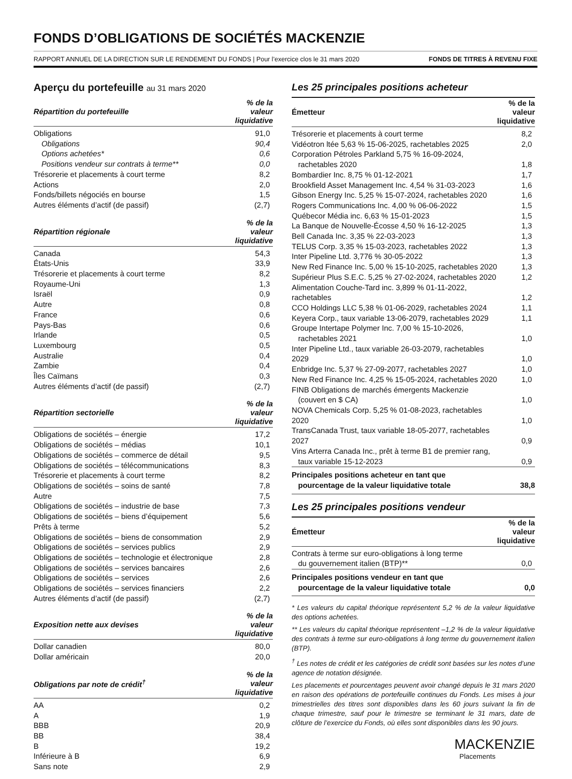FONDS D’OBLIGATIONS DE SOCIÉTÉS MACKENZIE
RAPPORT ANNUEL DE LA DIRECTION SUR LE RENDEMENT DU FONDS | Pour l’exercice clos le 31 mars 2020 FONDS DE TITRES À REVENU FIXE
Aperçu du portefeuille au 31 mars 2020
| Répartition du portefeuille | % de la valeur liquidative |
| --- | --- |
| Obligations | 91,0 |
| Obligations | 90,4 |
| Options achetées* | 0,6 |
| Positions vendeur sur contrats à terme** | 0,0 |
| Trésorerie et placements à court terme | 8,2 |
| Actions | 2,0 |
| Fonds/billets négociés en bourse | 1,5 |
| Autres éléments d’actif (de passif) | (2,7) |
| Répartition régionale | % de la valeur liquidative |
| --- | --- |
| Canada | 54,3 |
| États-Unis | 33,9 |
| Trésorerie et placements à court terme | 8,2 |
| Royaume-Uni | 1,3 |
| Israël | 0,9 |
| Autre | 0,8 |
| France | 0,6 |
| Pays-Bas | 0,6 |
| Irlande | 0,5 |
| Luxembourg | 0,5 |
| Australie | 0,4 |
| Zambie | 0,4 |
| Îles Caïmans | 0,3 |
| Autres éléments d’actif (de passif) | (2,7) |
| Répartition sectorielle | % de la valeur liquidative |
| --- | --- |
| Obligations de sociétés – énergie | 17,2 |
| Obligations de sociétés – médias | 10,1 |
| Obligations de sociétés – commerce de détail | 9,5 |
| Obligations de sociétés – télécommunications | 8,3 |
| Trésorerie et placements à court terme | 8,2 |
| Obligations de sociétés – soins de santé | 7,8 |
| Autre | 7,5 |
| Obligations de sociétés – industrie de base | 7,3 |
| Obligations de sociétés – biens d’équipement | 5,6 |
| Prêts à terme | 5,2 |
| Obligations de sociétés – biens de consommation | 2,9 |
| Obligations de sociétés – services publics | 2,9 |
| Obligations de sociétés – technologie et électronique | 2,8 |
| Obligations de sociétés – services bancaires | 2,6 |
| Obligations de sociétés – services | 2,6 |
| Obligations de sociétés – services financiers | 2,2 |
| Autres éléments d’actif (de passif) | (2,7) |
| Exposition nette aux devises | % de la valeur liquidative |
| --- | --- |
| Dollar canadien | 80,0 |
| Dollar américain | 20,0 |
| Obligations par note de crédit<sup>†</sup> | % de la valeur liquidative |
| --- | --- |
| AA | 0,2 |
| A | 1,9 |
| BBB | 20,9 |
| BB | 38,4 |
| B | 19,2 |
| Inférieure à B | 6,9 |
| Sans note | 2,9 |
Les 25 principales positions acheteur
| Émetteur | % de la valeur liquidative |
| --- | --- |
| Trésorerie et placements à court terme | 8,2 |
| Vidéotron ltée 5,63 % 15-06-2025, rachetables 2025 | 2,0 |
| Corporation Pétroles Parkland 5,75 % 16-09-2024, rachetables 2020 | 1,8 |
| Bombardier Inc. 8,75 % 01-12-2021 | 1,7 |
| Brookfield Asset Management Inc. 4,54 % 31-03-2023 | 1,6 |
| Gibson Energy Inc. 5,25 % 15-07-2024, rachetables 2020 | 1,6 |
| Rogers Communications Inc. 4,00 % 06-06-2022 | 1,5 |
| Québecor Média inc. 6,63 % 15-01-2023 | 1,5 |
| La Banque de Nouvelle-Écosse 4,50 % 16-12-2025 | 1,3 |
| Bell Canada Inc. 3,35 % 22-03-2023 | 1,3 |
| TELUS Corp. 3,35 % 15-03-2023, rachetables 2022 | 1,3 |
| Inter Pipeline Ltd. 3,776 % 30-05-2022 | 1,3 |
| New Red Finance Inc. 5,00 % 15-10-2025, rachetables 2020 | 1,3 |
| Supérieur Plus S.E.C. 5,25 % 27-02-2024, rachetables 2020 | 1,2 |
| Alimentation Couche-Tard inc. 3,899 % 01-11-2022, rachetables | 1,2 |
| CCO Holdings LLC 5,38 % 01-06-2029, rachetables 2024 | 1,1 |
| Keyera Corp., taux variable 13-06-2079, rachetables 2029 | 1,1 |
| Groupe Intertape Polymer Inc. 7,00 % 15-10-2026, rachetables 2021 | 1,0 |
| Inter Pipeline Ltd., taux variable 26-03-2079, rachetables 2029 | 1,0 |
| Enbridge Inc. 5,37 % 27-09-2077, rachetables 2027 | 1,0 |
| New Red Finance Inc. 4,25 % 15-05-2024, rachetables 2020 | 1,0 |
| FINB Obligations de marchés émergents Mackenzie (couvert en $ CA) | 1,0 |
| NOVA Chemicals Corp. 5,25 % 01-08-2023, rachetables 2020 | 1,0 |
| TransCanada Trust, taux variable 18-05-2077, rachetables 2027 | 0,9 |
| Vins Arterra Canada Inc., prêt à terme B1 de premier rang, taux variable 15-12-2023 | 0,9 |
| Principales positions acheteur en tant que pourcentage de la valeur liquidative totale | 38,8 |
Les 25 principales positions vendeur
| Émetteur | % de la valeur liquidative |
| --- | --- |
| Contrats à terme sur euro-obligations à long terme du gouvernement italien (BTP)** | 0,0 |
| Principales positions vendeur en tant que pourcentage de la valeur liquidative totale | 0,0 |
* Les valeurs du capital théorique représentent 5,2 % de la valeur liquidative des options achetées.
** Les valeurs du capital théorique représentent –1,2 % de la valeur liquidative des contrats à terme sur euro-obligations à long terme du gouvernement italien (BTP).
<sup>†</sup> Les notes de crédit et les catégories de crédit sont basées sur les notes d’une agence de notation désignée.
Les placements et pourcentages peuvent avoir changé depuis le 31 mars 2020 en raison des opérations de portefeuille continues du Fonds. Les mises à jour trimestrielles des titres sont disponibles dans les 60 jours suivant la fin de chaque trimestre, sauf pour le trimestre se terminant le 31 mars, date de clôture de l’exercice du Fonds, où elles sont disponibles dans les 90 jours.
MACKENZIE
Placements